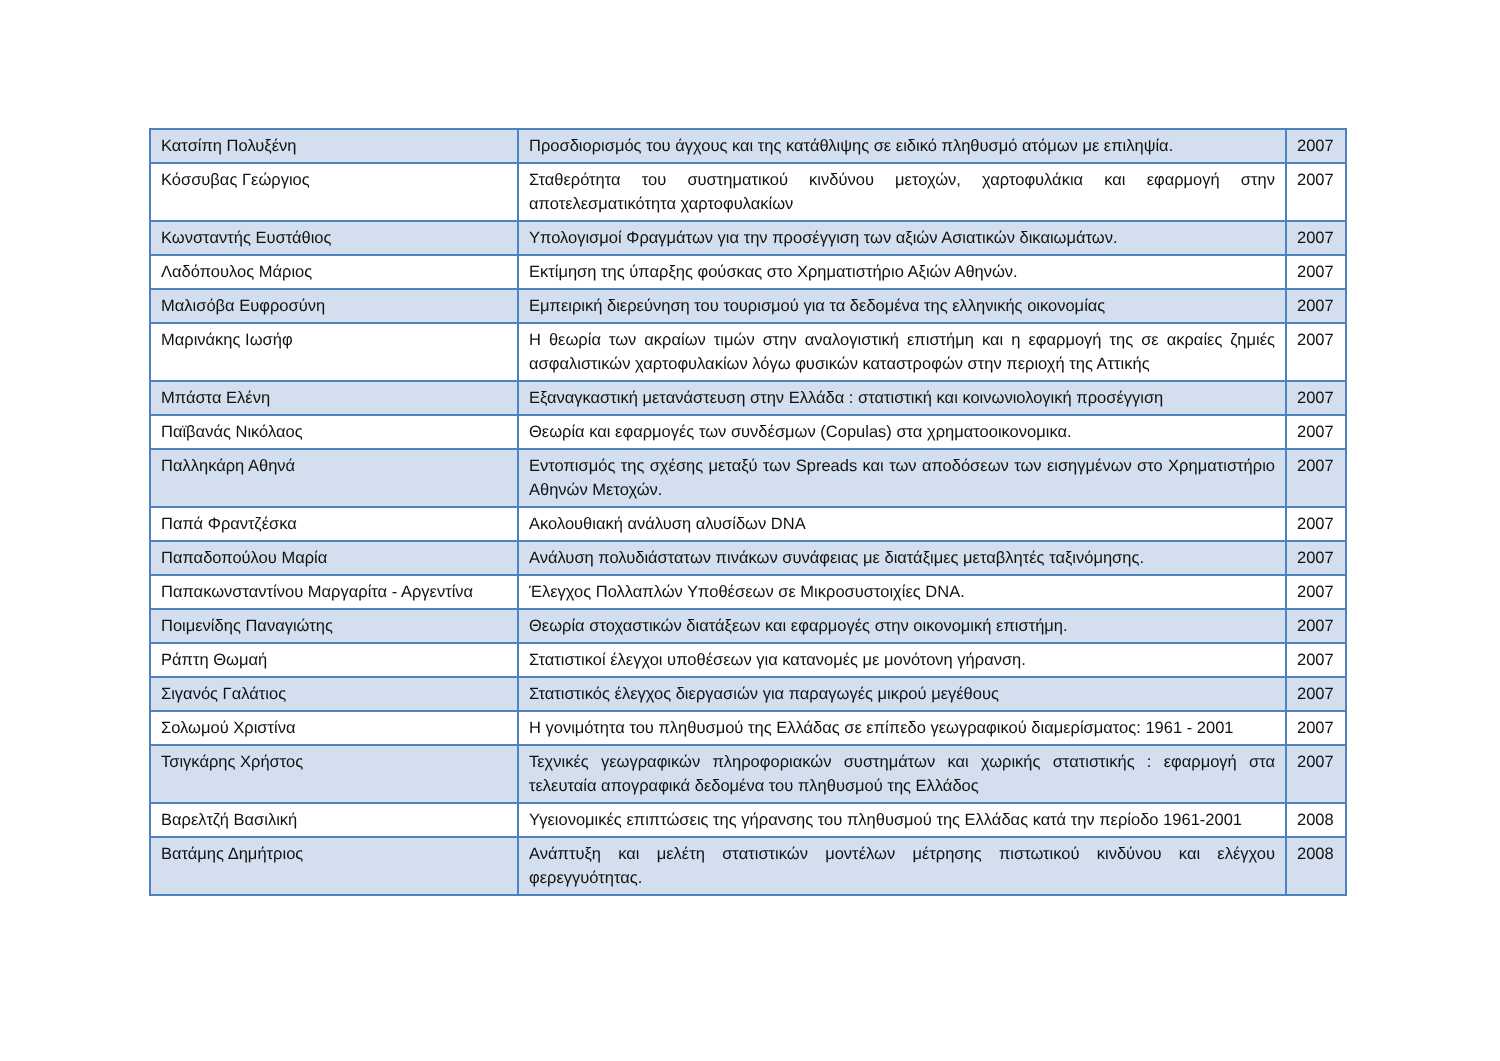| Κατσίπη Πολυξένη | Προσδιορισμός του άγχους και της κατάθλιψης σε ειδικό πληθυσμό ατόμων με επιληψία. | 2007 |
| Κόσσυβας Γεώργιος | Σταθερότητα του συστηματικού κινδύνου μετοχών, χαρτοφυλάκια και εφαρμογή στην αποτελεσματικότητα χαρτοφυλακίων | 2007 |
| Κωνσταντής Ευστάθιος | Υπολογισμοί Φραγμάτων για την προσέγγιση των αξιών Ασιατικών δικαιωμάτων. | 2007 |
| Λαδόπουλος Μάριος | Εκτίμηση της ύπαρξης φούσκας στο Χρηματιστήριο Αξιών Αθηνών. | 2007 |
| Μαλισόβα Ευφροσύνη | Εμπειρική διερεύνηση του τουρισμού για τα δεδομένα της ελληνικής οικονομίας | 2007 |
| Μαρινάκης Ιωσήφ | Η θεωρία των ακραίων τιμών στην αναλογιστική επιστήμη και η εφαρμογή της σε ακραίες ζημιές ασφαλιστικών χαρτοφυλακίων λόγω φυσικών καταστροφών στην περιοχή της Αττικής | 2007 |
| Μπάστα Ελένη | Εξαναγκαστική μετανάστευση στην Ελλάδα : στατιστική και κοινωνιολογική προσέγγιση | 2007 |
| Παϊβανάς Νικόλαος | Θεωρία και εφαρμογές των συνδέσμων (Copulas) στα χρηματοοικονομικα. | 2007 |
| Παλληκάρη Αθηνά | Εντοπισμός της σχέσης μεταξύ των Spreads και των αποδόσεων των εισηγμένων στο Χρηματιστήριο Αθηνών Μετοχών. | 2007 |
| Παπά Φραντζέσκα | Ακολουθιακή ανάλυση αλυσίδων DNA | 2007 |
| Παπαδοπούλου Μαρία | Ανάλυση πολυδιάστατων πινάκων συνάφειας με διατάξιμες μεταβλητές ταξινόμησης. | 2007 |
| Παπακωνσταντίνου Μαργαρίτα - Αργεντίνα | Έλεγχος Πολλαπλών Υποθέσεων σε Μικροσυστοιχίες DNA. | 2007 |
| Ποιμενίδης Παναγιώτης | Θεωρία στοχαστικών διατάξεων και εφαρμογές στην οικονομική επιστήμη. | 2007 |
| Ράπτη Θωμαή | Στατιστικοί έλεγχοι υποθέσεων για κατανομές με μονότονη γήρανση. | 2007 |
| Σιγανός Γαλάτιος | Στατιστικός έλεγχος διεργασιών για παραγωγές μικρού μεγέθους | 2007 |
| Σολωμού Χριστίνα | Η γονιμότητα του πληθυσμού της Ελλάδας σε επίπεδο γεωγραφικού διαμερίσματος: 1961 - 2001 | 2007 |
| Τσιγκάρης Χρήστος | Τεχνικές γεωγραφικών πληροφοριακών συστημάτων και χωρικής στατιστικής : εφαρμογή στα τελευταία απογραφικά δεδομένα του πληθυσμού της Ελλάδος | 2007 |
| Βαρελτζή Βασιλική | Υγειονομικές επιπτώσεις της γήρανσης του πληθυσμού της Ελλάδας κατά την περίοδο 1961-2001 | 2008 |
| Βατάμης Δημήτριος | Ανάπτυξη και μελέτη στατιστικών μοντέλων μέτρησης πιστωτικού κινδύνου και ελέγχου φερεγγυότητας. | 2008 |